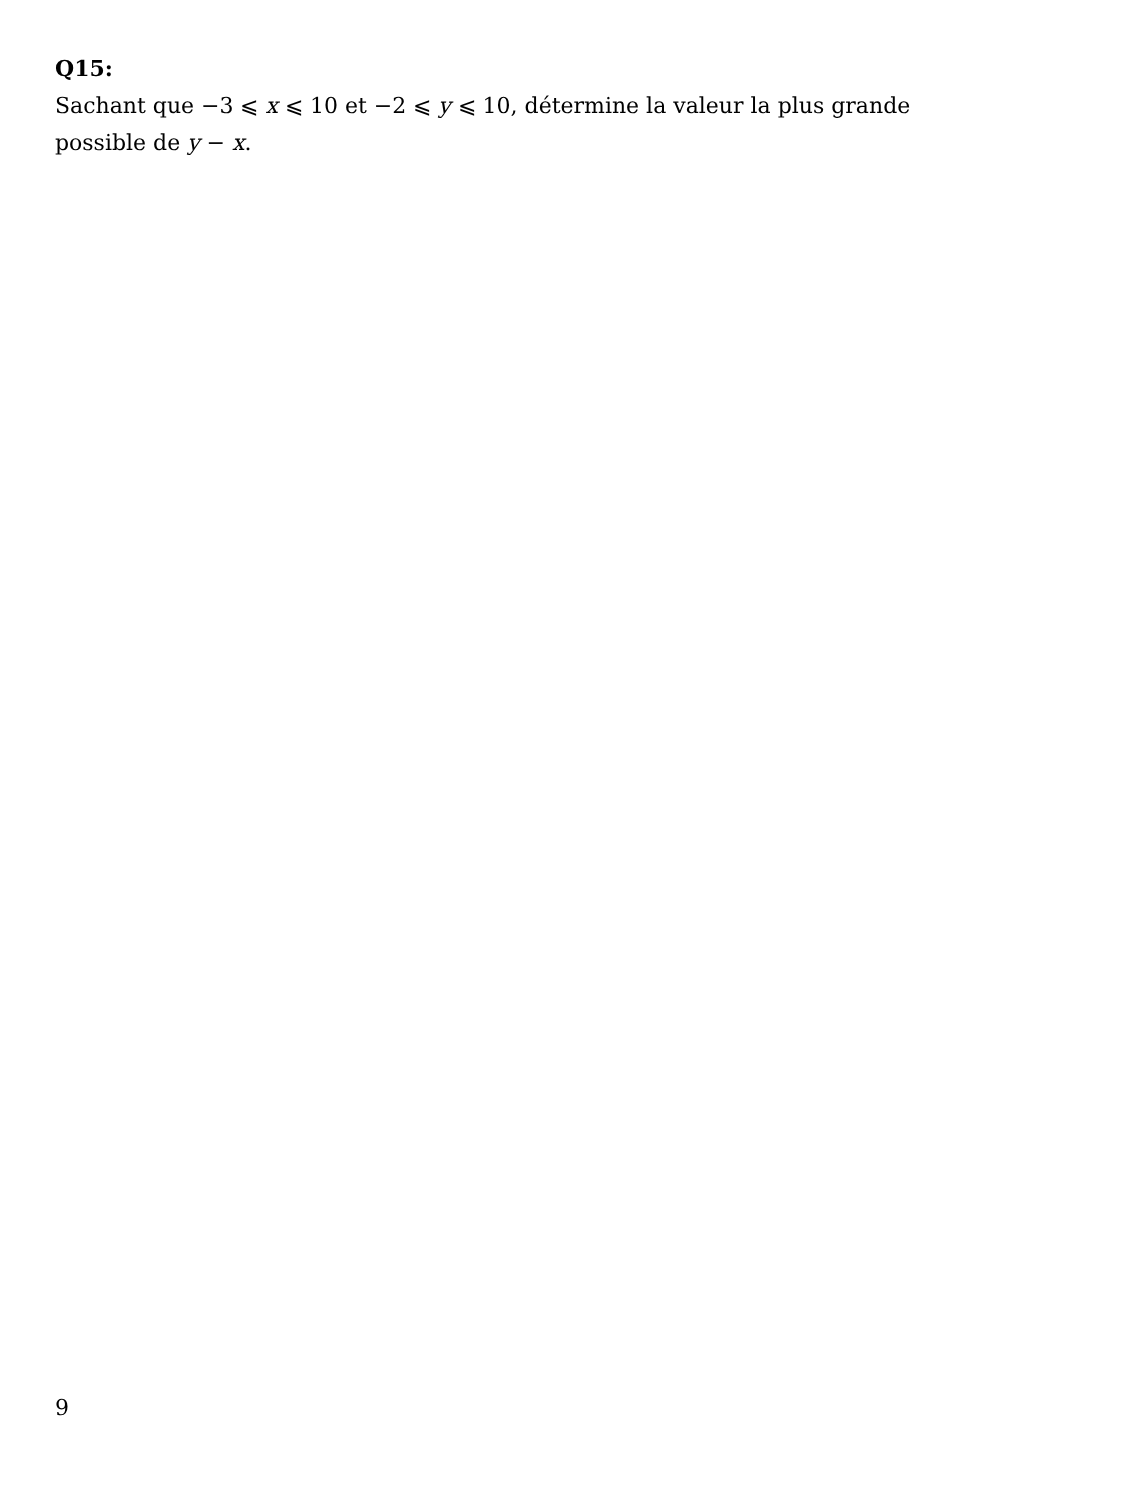Q15:
Sachant que −3 ⩽ x ⩽ 10 et −2 ⩽ y ⩽ 10, détermine la valeur la plus grande
possible de y − x.
9